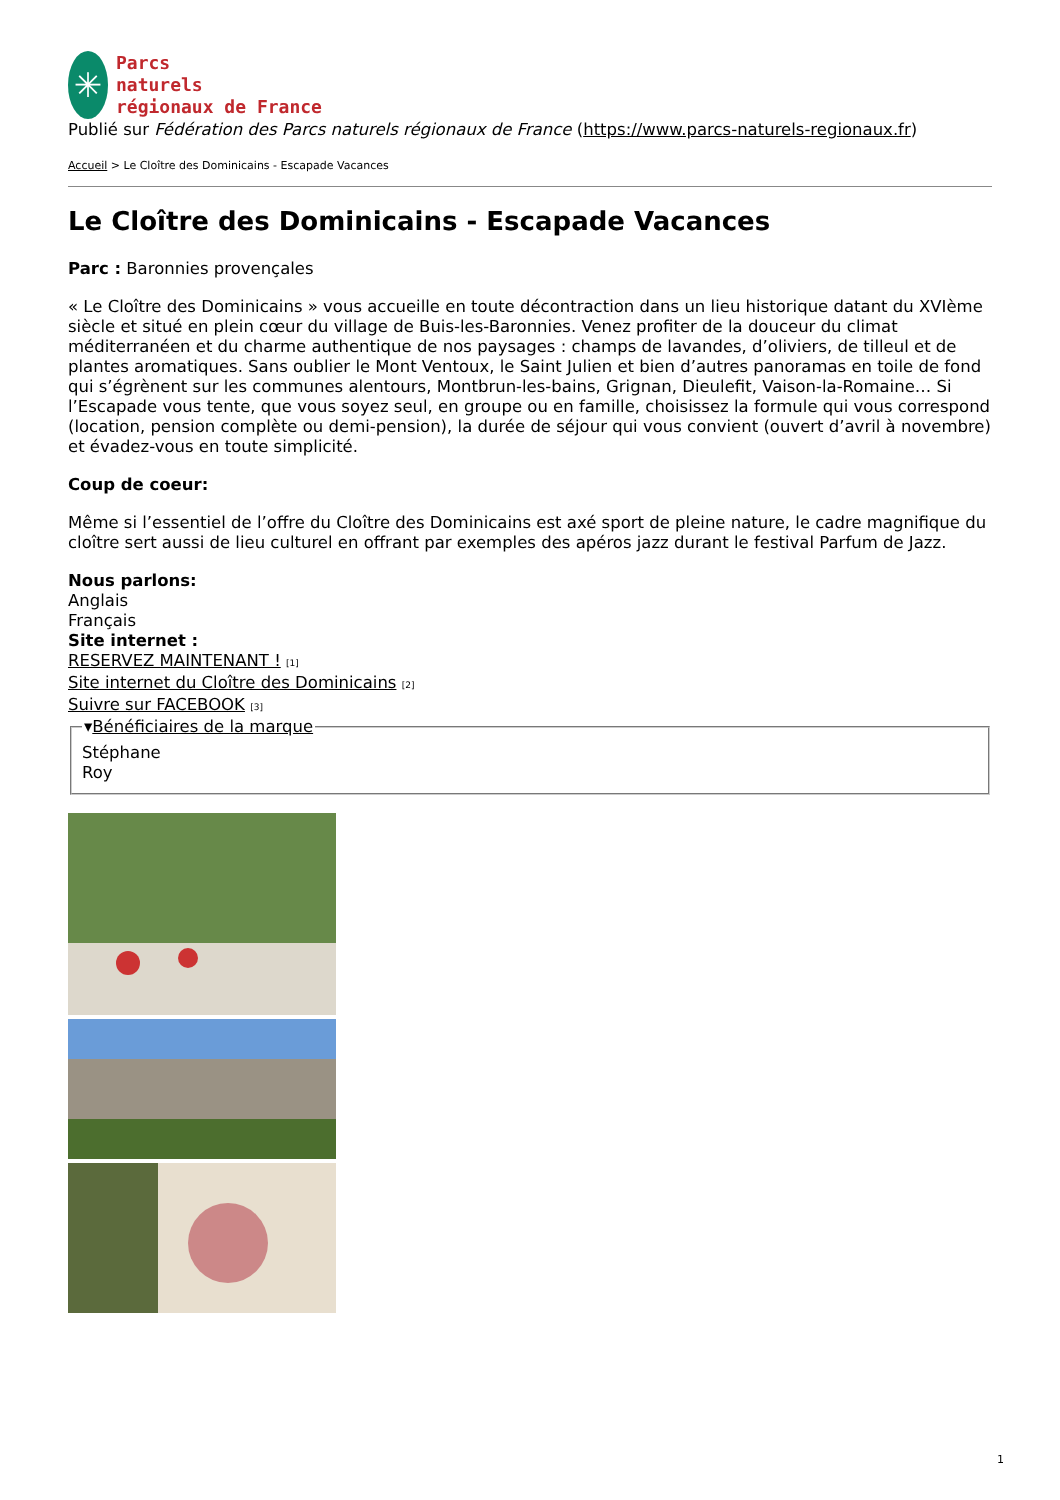✳
Parcs
naturels
régionaux de France
Publié sur Fédération des Parcs naturels régionaux de France (https://www.parcs-naturels-regionaux.fr)
Accueil > Le Cloître des Dominicains - Escapade Vacances
Le Cloître des Dominicains - Escapade Vacances
Parc : Baronnies provençales
« Le Cloître des Dominicains » vous accueille en toute décontraction dans un lieu historique datant du XVIème siècle et situé en plein cœur du village de Buis-les-Baronnies. Venez profiter de la douceur du climat méditerranéen et du charme authentique de nos paysages : champs de lavandes, d’oliviers, de tilleul et de plantes aromatiques. Sans oublier le Mont Ventoux, le Saint Julien et bien d’autres panoramas en toile de fond qui s’égrènent sur les communes alentours, Montbrun-les-bains, Grignan, Dieulefit, Vaison-la-Romaine… Si l’Escapade vous tente, que vous soyez seul, en groupe ou en famille, choisissez la formule qui vous correspond (location, pension complète ou demi-pension), la durée de séjour qui vous convient (ouvert d’avril à novembre) et évadez-vous en toute simplicité.
Coup de coeur:
Même si l’essentiel de l’offre du Cloître des Dominicains est axé sport de pleine nature, le cadre magnifique du cloître sert aussi de lieu culturel en offrant par exemples des apéros jazz durant le festival Parfum de Jazz.
Nous parlons:
Anglais
Français
Site internet :
RESERVEZ MAINTENANT ! [1]
Site internet du Cloître des Dominicains [2]
Suivre sur FACEBOOK [3]
▾Bénéficiaires de la marqueStéphane
Roy
1